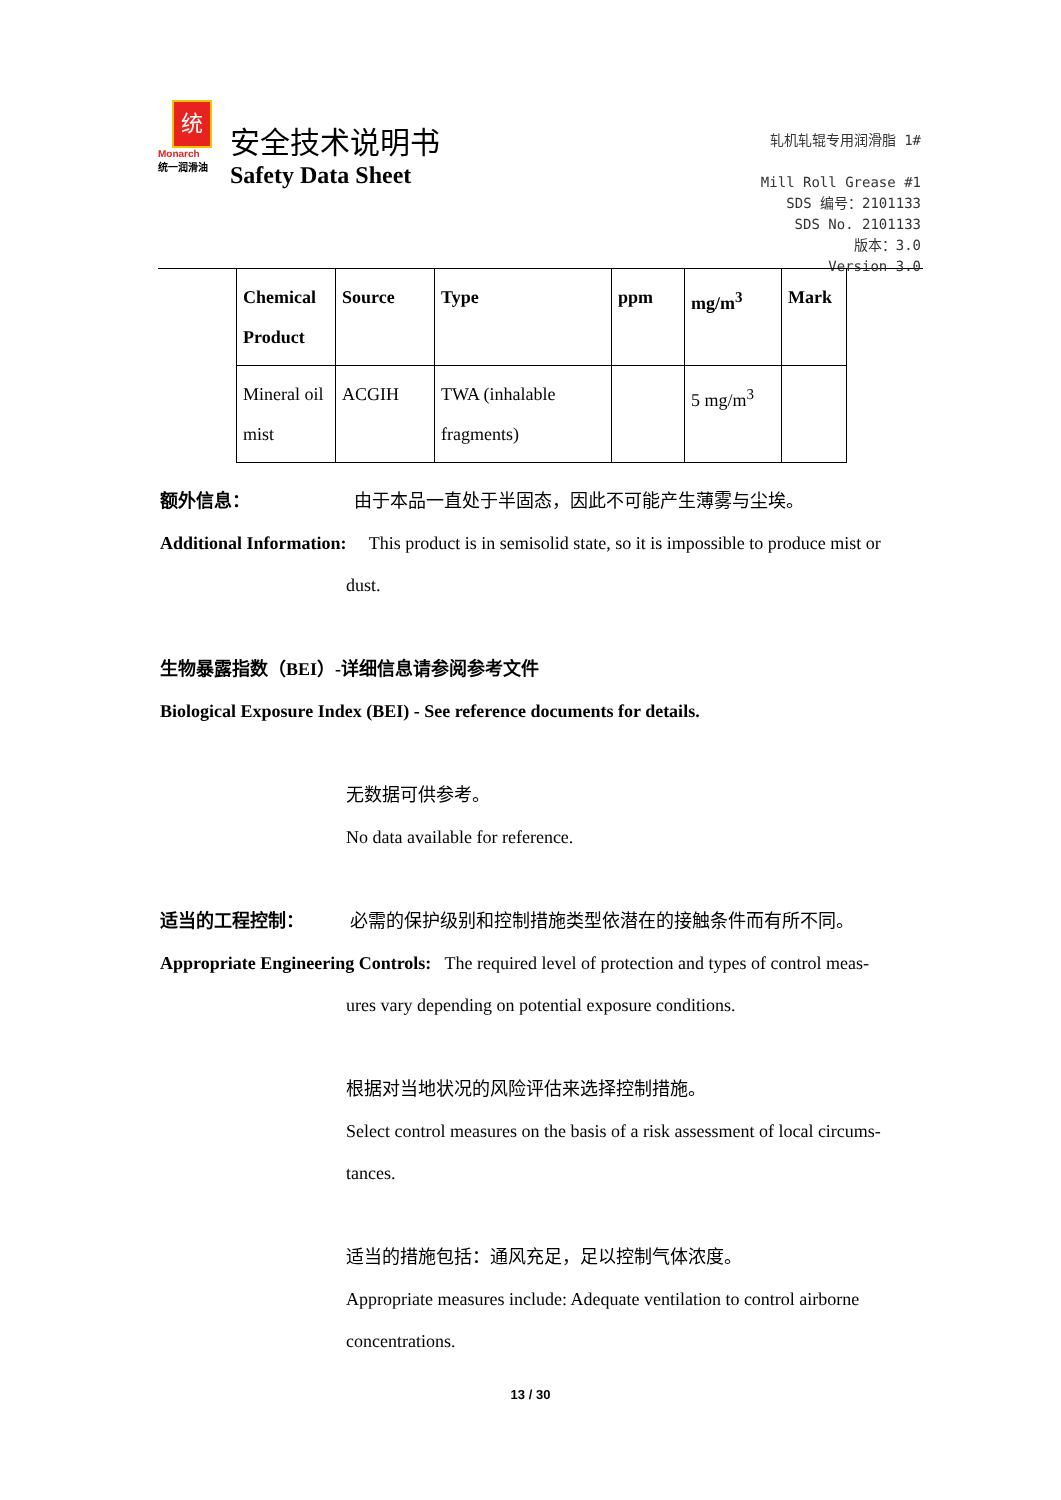统
Monarch
统一润滑油
安全技术说明书
Safety Data Sheet
轧机轧辊专用润滑脂 1#
Mill Roll Grease #1
SDS 编号：2101133
SDS No. 2101133
版本：3.0
Version 3.0
| Chemical Product | Source | Type | ppm | mg/m<sup>3</sup> | Mark |
| --- | --- | --- | --- | --- | --- |
| Mineral oil mist | ACGIH | TWA (inhalable fragments) | | 5 mg/m<sup>3</sup> | |
额外信息： 由于本品一直处于半固态，因此不可能产生薄雾与尘埃。
Additional Information: This product is in semisolid state, so it is impossible to produce mist or
dust.
生物暴露指数（BEI）-详细信息请参阅参考文件
Biological Exposure Index (BEI) - See reference documents for details.
无数据可供参考。
No data available for reference.
适当的工程控制： 必需的保护级别和控制措施类型依潜在的接触条件而有所不同。
Appropriate Engineering Controls: The required level of protection and types of control meas-
ures vary depending on potential exposure conditions.
根据对当地状况的风险评估来选择控制措施。
Select control measures on the basis of a risk assessment of local circums-
tances.
适当的措施包括：通风充足，足以控制气体浓度。
Appropriate measures include: Adequate ventilation to control airborne
concentrations.
13 / 30